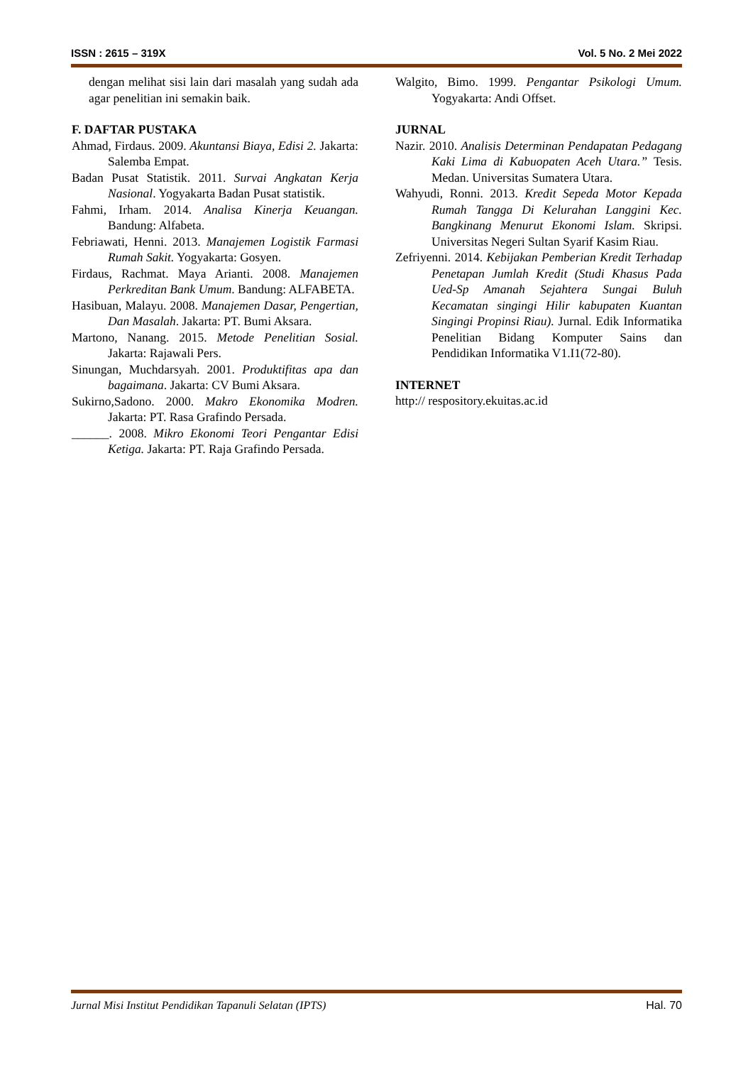ISSN : 2615 – 319X Vol. 5 No. 2 Mei 2022
dengan melihat sisi lain dari masalah yang sudah ada agar penelitian ini semakin baik.
F. DAFTAR PUSTAKA
Ahmad, Firdaus. 2009. Akuntansi Biaya, Edisi 2. Jakarta: Salemba Empat.
Badan Pusat Statistik. 2011. Survai Angkatan Kerja Nasional. Yogyakarta Badan Pusat statistik.
Fahmi, Irham. 2014. Analisa Kinerja Keuangan. Bandung: Alfabeta.
Febriawati, Henni. 2013. Manajemen Logistik Farmasi Rumah Sakit. Yogyakarta: Gosyen.
Firdaus, Rachmat. Maya Arianti. 2008. Manajemen Perkreditan Bank Umum. Bandung: ALFABETA.
Hasibuan, Malayu. 2008. Manajemen Dasar, Pengertian, Dan Masalah. Jakarta: PT. Bumi Aksara.
Martono, Nanang. 2015. Metode Penelitian Sosial. Jakarta: Rajawali Pers.
Sinungan, Muchdarsyah. 2001. Produktifitas apa dan bagaimana. Jakarta: CV Bumi Aksara.
Sukirno,Sadono. 2000. Makro Ekonomika Modren. Jakarta: PT. Rasa Grafindo Persada.
______. 2008. Mikro Ekonomi Teori Pengantar Edisi Ketiga. Jakarta: PT. Raja Grafindo Persada.
Walgito, Bimo. 1999. Pengantar Psikologi Umum. Yogyakarta: Andi Offset.
JURNAL
Nazir. 2010. Analisis Determinan Pendapatan Pedagang Kaki Lima di Kabuopaten Aceh Utara.” Tesis. Medan. Universitas Sumatera Utara.
Wahyudi, Ronni. 2013. Kredit Sepeda Motor Kepada Rumah Tangga Di Kelurahan Langgini Kec. Bangkinang Menurut Ekonomi Islam. Skripsi. Universitas Negeri Sultan Syarif Kasim Riau.
Zefriyenni. 2014. Kebijakan Pemberian Kredit Terhadap Penetapan Jumlah Kredit (Studi Khasus Pada Ued-Sp Amanah Sejahtera Sungai Buluh Kecamatan singingi Hilir kabupaten Kuantan Singingi Propinsi Riau). Jurnal. Edik Informatika Penelitian Bidang Komputer Sains dan Pendidikan Informatika V1.I1(72-80).
INTERNET
http:// respository.ekuitas.ac.id
Jurnal Misi Institut Pendidikan Tapanuli Selatan (IPTS) Hal. 70